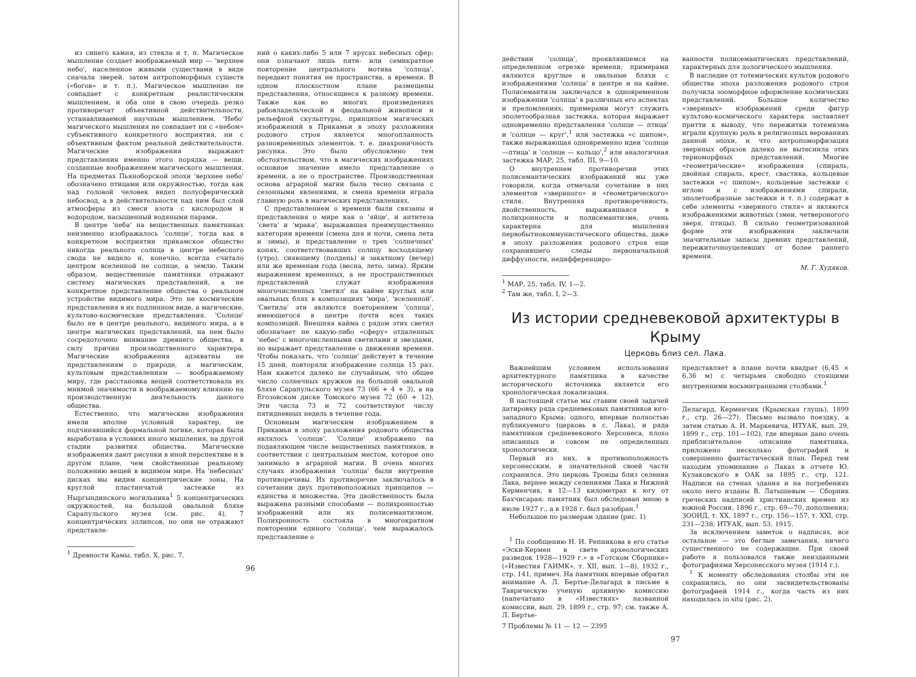из синего камня, из стекла и т. п. Магическое мышление создает воображаемый мир — 'верхнее небо', населенное живыми существами в виде сначала зверей, затем антропоморфных существ («богов» и т. п.). Магическое мышление не совпадает с конкретным реалистическим мышлением, и оба они в свою очередь резко противоречат объективной действительности, устанавливаемой научным мышлением. 'Небо' магического мышления не совпадает ни с «небом» субъективного конкретного восприятия, ни с объективным фактом реальной действительности. Магические изображения выражают представления именно этого порядка — вещи, созданные воображением магического мышления. На предметах Пьяноборской эпохи 'верхнее небо' обозначено птицами или окружностью, тогда как над головой человек видел полусферический небосвод, а в действительности над ним был слой атмосферы из смеси азота с кислородом и водородом, насыщенный водяными парами.
В центре 'неба' на вещественных памятниках неизменно изображалось 'солнце', тогда как в конкретном восприятии прикамское общество никогда реального солнца в центре небесного свода не видело и, конечно, всегда считало центром вселенной не солнце, а землю. Таким образом, вещественные памятники отражают систему магических представлений, а не конкретное представление общества о реальном устройстве видимого мира. Это не космические представления в их подлинном виде, а магические, культово-космические представления. 'Солнце' было не в центре реального, видимого мира, а в центре магических представлений, на нем было сосредоточено внимание древнего общества, в силу причин производственного характера. Магические изображения адэкватны не представлениям о природе, а магическим, культовым представлениям — воображаемому миру, где расстановка вещей соответствовала их мнимой значимости и воображаемому влиянию на производственную деятельность данного общества.
Естественно, что магические изображения имели вполне условный характер, не подчинявшийся формальной логике, которая была выработана в условиях иного мышления, на другой стадии развития общества. Магические изображения дают рисунки в иной перспективе и в другом плане, чем свойственные реальному положению вещей в видимом мире. На 'небесных' дисках мы видим концентрические зоны. На круглой пластинчатой застежке из Ныргындинского могильника<sup>1</sup> 5 концентрических окружностей, на большой овальной бляхе Сарапульского музея (см. рис. 4), 7 концентрических эллипсов, но они не отражают представле-
<sup>1</sup> Древности Камы, табл. X, рис. 7.
ний о каких-либо 5 или 7 ярусах небесных сфер: они означают лишь пяти- или семикратное повторение центрального мотива 'солнца', передают понятия не пространства, а времени. В одном плоскостном плане размещены представления, относящиеся к разному времени. Также как во многих произведениях рабовладельческой и феодальной живописи и рельефной скульптуры, принципом магических изображений в Прикамьи в эпоху разложения родового строя является многопланность разновременных элементов, т. е. диахроничность рисунка. Это было обусловлено тем обстоятельством, что в магических изображениях основное значение имело представление о времени, а не о пространстве. Производственная основа аграрной магии была тесно связана с сезонными явлениями, и смена времени играла главную роль в магических представлениях.
С представлением о времени были связаны и представления о мире как о 'яйце', и антитеза 'света' и 'мрака', выражавшая преимущественно категории времени (смена дня и ночи, смена лета и зимы), и представление о трех 'солнечных' конях, соответствовавших солнцу восходящему (утро), сияющему (полдень) и закатному (вечер) или же временам года (весна, лето, зима). Ярким выражением временных, а не пространственных представлений служат изображения многочисленных 'светил' на кайме круглых или овальных блях в композициях 'мира', 'вселенной'. 'Светила' эти являются повторением 'солнца', имеющегося в центре почти всех таких композиций. Внешняя кайма с рядом этих светил обозначает не какую-либо «сферу» отдаленных 'небес' с многочисленными светилами и звездами, но выражает представление о движении времени. Чтобы показать, что 'солнце' действует в течение 15 дней, повторяли изображение солнца 15 раз. Нам кажется далеко не случайным, что общее число солнечных кружков на большой овальной бляхе Сарапульского музея 73 (66 + 4 + 3), а на Егозовском диске Томского музея 72 (60 + 12). Эти числа 73 и 72 соответствуют числу пятидневных недель в течение года.
Основным магическим изображением в Прикамьи в эпоху разложения родового общества являлось 'солнце'. 'Солнце' изображено на подавляющем числе вещественных памятников, в соответствии с центральным местом, которое оно занимало в аграрной магии. В очень многих случаях изображения 'солнца' были внутренне противоречивы. Их противоречие заключалось в сочетании двух противоположных принципов — единства и множества. Эта двойственность была выражена разными способами — полихронностью изображений или их полисемантизмом. Полихронность состояла в многократном повторении единого 'солнца', чем выражалось представление о
96
действии 'солнца', проявлявшемся на определенном отрезке времени; примерами являются круглые и овальные бляхи с изображениями 'солнца' в центре и на кайме. Полисемантизм заключался в одновременном изображении 'солнца' в различных его аспектах и преломлениях; примерами могут служить эполетообразная застежка, которая выражает одновременно представления 'солнце — птица' и 'солнце — круг',<sup>1</sup> или застежка «с шипом», также выражающая одновременно идеи 'солнце—птица' и 'солнце — кольцо',<sup>2</sup> или аналогичная застежка МАР, 25, табл. III, 9—10.
О внутреннем противоречии этих полисемантических изображений мы уже говорили, когда отмечали сочетание в них элементов «звериного» и «геометрического» стиля. Внутренняя противоречивость, двойственность, выражавшаяся в полихронности и полисемантизме, очень характерна для мышления первобытнокоммунистического общества, даже в эпоху разложения родового строя еще сохранившего следы первоначальной диффузности, недифференциро-
<sup>1</sup> МАР, 25, табл. IV, 1—2.
<sup>2</sup> Там же, табл. I, 2—3.
ванности полисемантических представлений, характерных для дологического мышления.
В наследие от тотемических культов родового общества эпоха разложения родового строя получила зооморфное оформление космических представлений. Большое количество «звериных» изображений среди фигур культово-космического характера заставляет притти к выводу, что пережитки тотемизма играли крупную роль в религиозных верованиях данной эпохи, и что антропоморфизация звериных образов далеко не вытеснила этих териоморфных представлений. Многие «геометрические» изображения (спираль, двойная спираль, крест, свастика, кольцевые застежки «с шипом», кольцевые застежки с иглою и с изображениями спирали, эполетообразные застежки и т. п.) содержат в себе элементы «звериного стиля» и являются изображениями животных (змеи, четвероногого зверя, птицы). В сильно геометризованной форме эти изображения заключали значительные запасы древних представлений, пережиточноуцелевших от более раннего времени.
М. Г. Худяков.
Из истории средневековой архитектуры в Крыму
Церковь близ сел. Лака.
Важнейшим условием использования архитектурного памятника в качестве исторического источника является его хронологическая локализация.
В настоящей статье мы ставим своей задачей датировку ряда средневековых памятников юго-западного Крыма: одного, впервые полностью публикуемого (церковь в с. Лака), и ряда памятников средневекового Херсонеса, плохо описанных и совсем не определенных хронологически.
Первый из них, в противоположность херсонесским, в значительной своей части сохранился. Это церковь Троицы близ селения Лака, вернее между селениями Лака и Нижний Керменчик, в 12—13 километрах к югу от Бахчисарая; памятник был обследован мною в июле 1927 г., а в 1928 г. был разобран.<sup>1</sup>
Небольшое по размерам здание (рис. 1)
<sup>1</sup> По сообщению Н. И. Репникова в его статье «Эски-Кермен в свете археологических разведок 1928—1929 г.» в «Готском Сборнике» («Известия ГАИМК», т. XII, вып. 1—8), 1932 г., стр. 141, примеч. На памятник впервые обратил внимание А. Л. Бертье-Делагард в письме в Таврическую ученую архивную комиссию (напечатано в «Известиях» названной комиссии, вып. 29, 1899 г., стр. 97; см. также А. Л. Бертье-
7 Проблемы № 11 — 12 — 2395
представляет в плане почти квадрат (6,45 × 6,36 м) с четырьмя свободно стоящими внутренними восьмигранными столбами.<sup>1</sup>
Делагард, Керменчик (Крымская глушь), 1899 г., стр. 26—27). Письмо вызвало поездку, а затем статью А. И. Маркевича, ИТУАК, вып. 29, 1899 г., стр. 101—102), где впервые дано очень приблизительное описание памятника, приложено несколько фотографий и совершенно фантастический план. Перед тем находим упоминание о Лаках в отчете Ю. Кулаковского в ОАК за 1895 г., стр. 121. Надписи на стенах здания и на погребениях около него изданы В. Латышевым — Сборник греческих надписей христианских времен из южной России, 1896 г., стр. 69—70, дополнения; ЗООИД, т. XX, 1897 г., стр. 156—157, т. XXI, стр. 231—238; ИТУАК, вып. 53, 1915.
За исключением заметок о надписях, все остальное — это беглые замечания, ничего существенного не содержащие. При своей работе я пользовался также неизданными фотографиями Херсонесского музея (1914 г.).
<sup>1</sup> К моменту обследования столбы эти не сохранились, но они засвидетельствованы фотографией 1914 г., когда часть из них находилась in situ (рис. 2).
97